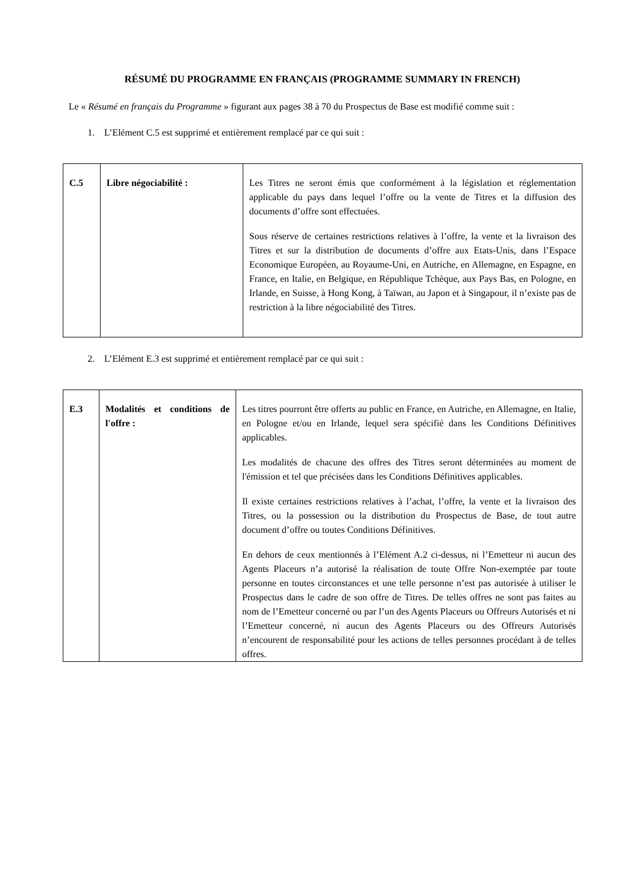RÉSUMÉ DU PROGRAMME EN FRANÇAIS (PROGRAMME SUMMARY IN FRENCH)
Le « Résumé en français du Programme » figurant aux pages 38 à 70 du Prospectus de Base est modifié comme suit :
1. L’Elément C.5 est supprimé et entièrement remplacé par ce qui suit :
| C.5 | Libre négociabilité : | Les Titres ne seront émis que conformément à la législation et réglementation applicable du pays dans lequel l’offre ou la vente de Titres et la diffusion des documents d’offre sont effectuées. Sous réserve de certaines restrictions relatives à l’offre, la vente et la livraison des Titres et sur la distribution de documents d’offre aux Etats-Unis, dans l’Espace Economique Européen, au Royaume-Uni, en Autriche, en Allemagne, en Espagne, en France, en Italie, en Belgique, en République Tchèque, aux Pays Bas, en Pologne, en Irlande, en Suisse, à Hong Kong, à Taïwan, au Japon et à Singapour, il n’existe pas de restriction à la libre négociabilité des Titres. |
2. L’Elément E.3 est supprimé et entièrement remplacé par ce qui suit :
| E.3 | Modalités et conditions de l'offre : | Les titres pourront être offerts au public en France, en Autriche, en Allemagne, en Italie, en Pologne et/ou en Irlande, lequel sera spécifié dans les Conditions Définitives applicables. Les modalités de chacune des offres des Titres seront déterminées au moment de l'émission et tel que précisées dans les Conditions Définitives applicables. Il existe certaines restrictions relatives à l’achat, l’offre, la vente et la livraison des Titres, ou la possession ou la distribution du Prospectus de Base, de tout autre document d’offre ou toutes Conditions Définitives. En dehors de ceux mentionnés à l’Elément A.2 ci-dessus, ni l’Emetteur ni aucun des Agents Placeurs n’a autorisé la réalisation de toute Offre Non-exemptée par toute personne en toutes circonstances et une telle personne n’est pas autorisée à utiliser le Prospectus dans le cadre de son offre de Titres. De telles offres ne sont pas faites au nom de l’Emetteur concerné ou par l’un des Agents Placeurs ou Offreurs Autorisés et ni l’Emetteur concerné, ni aucun des Agents Placeurs ou des Offreurs Autorisés n’encourent de responsabilité pour les actions de telles personnes procédant à de telles offres. |